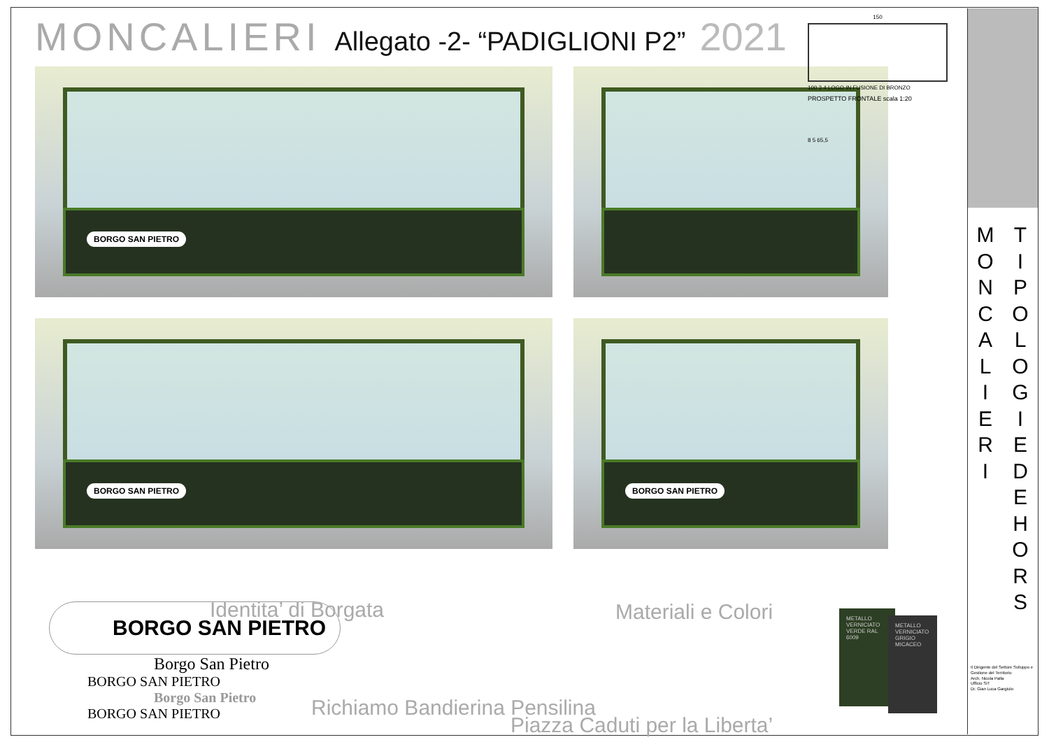MONCALIERI Allegato -2- “PADIGLIONI P2” 2021
BORGO SAN PIETRO
BORGO SAN PIETRO
BORGO SAN PIETRO
150
100 3 4 LOGO IN FUSIONE DI BRONZO
PROSPETTO FRONTALE scala 1:20
8 5 65,5
BORGO SAN PIETRO
Borgo San Pietro
BORGO SAN PIETRO
Borgo San Pietro
BORGO SAN PIETRO
Identita’ di Borgata Materiali e Colori
Richiamo Bandierina Pensilina
Piazza Caduti per la Liberta’
METALLO VERNICIATO VERDE RAL 6009
METALLO VERNICIATO GRIGIO MICACEO
M O N C A L I E R I
T I P O L O G I E D E H O R S
Il Dirigente del Settore Sviluppo e Gestione del Territorio
Arch. Nicola Palla
Ufficio SIT
Dr. Gian Luca Gargiulo